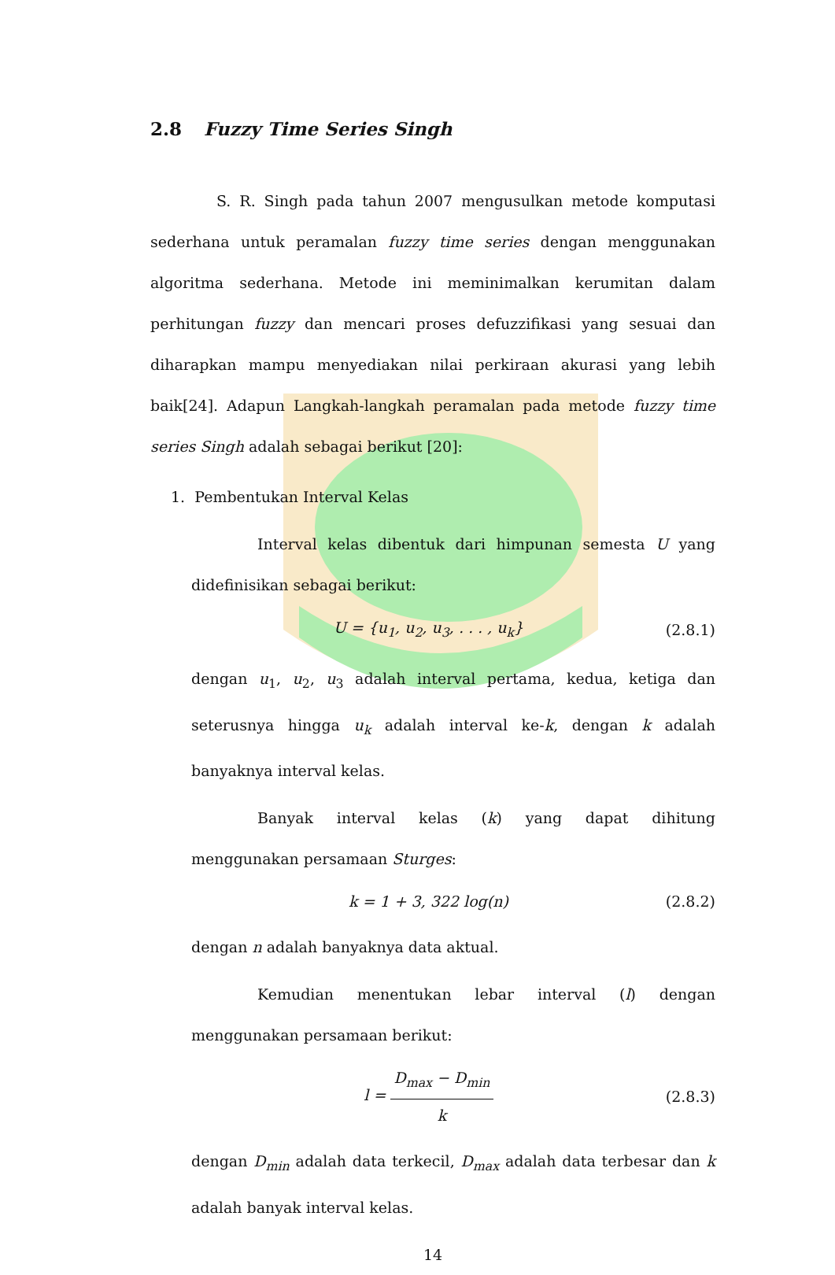2.8 Fuzzy Time Series Singh
S. R. Singh pada tahun 2007 mengusulkan metode komputasi sederhana untuk peramalan fuzzy time series dengan menggunakan algoritma sederhana. Metode ini meminimalkan kerumitan dalam perhitungan fuzzy dan mencari proses defuzzifikasi yang sesuai dan diharapkan mampu menyediakan nilai perkiraan akurasi yang lebih baik[24]. Adapun Langkah-langkah peramalan pada metode fuzzy time series Singh adalah sebagai berikut [20]:
1. Pembentukan Interval Kelas
Interval kelas dibentuk dari himpunan semesta U yang didefinisikan sebagai berikut:
U = {u<sub>1</sub>, u<sub>2</sub>, u<sub>3</sub>, . . . , u<sub>k</sub>} (2.8.1)
dengan u<sub>1</sub>, u<sub>2</sub>, u<sub>3</sub> adalah interval pertama, kedua, ketiga dan seterusnya hingga u<sub>k</sub> adalah interval ke-k, dengan k adalah banyaknya interval kelas.
Banyak interval kelas (k) yang dapat dihitung menggunakan persamaan Sturges:
k = 1 + 3, 322 log(n) (2.8.2)
dengan n adalah banyaknya data aktual.
Kemudian menentukan lebar interval (l) dengan menggunakan persamaan berikut:
l = D<sub>max</sub> − D<sub>min</sub> k (2.8.3)
dengan D<sub>min</sub> adalah data terkecil, D<sub>max</sub> adalah data terbesar dan k adalah banyak interval kelas.
14